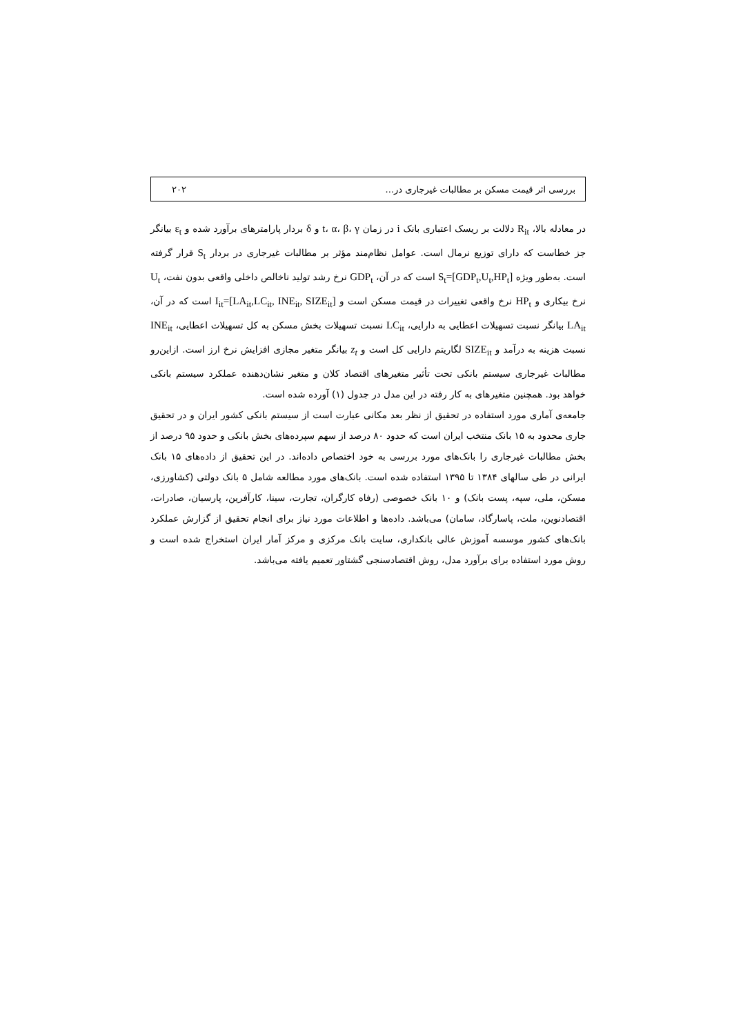بررسی اثر قیمت مسکن بر مطالبات غیرجاری در... ۲۰۲
در معادله بالا، R<sub>it</sub> دلالت بر ریسک اعتباری بانک i در زمان t، α، β، γ و δ بردار پارامترهای برآورد شده و ε<sub>t</sub> بیانگر جز خطاست که دارای توزیع نرمال است. عوامل نظام‌مند مؤثر بر مطالبات غیرجاری در بردار S<sub>t</sub> قرار گرفته است. به‌طور ویژه S<sub>t</sub>=[GDP<sub>t</sub>,U<sub>t</sub>,HP<sub>t</sub>] است که در آن، GDP<sub>t</sub> نرخ رشد تولید ناخالص داخلی واقعی بدون نفت، U<sub>t</sub> نرخ بیکاری و HP<sub>t</sub> نرخ واقعی تغییرات در قیمت مسکن است و I<sub>it</sub>=[LA<sub>it</sub>,LC<sub>it</sub>, INE<sub>it</sub>, SIZE<sub>it</sub>] است که در آن، LA<sub>it</sub> بیانگر نسبت تسهیلات اعطایی به دارایی، LC<sub>it</sub> نسبت تسهیلات بخش مسکن به کل تسهیلات اعطایی، INE<sub>it</sub> نسبت هزینه به درآمد و SIZE<sub>it</sub> لگاریتم دارایی کل است و z<sub>t</sub> بیانگر متغیر مجازی افزایش نرخ ارز است. ازاین‌رو مطالبات غیرجاری سیستم بانکی تحت تأثیر متغیرهای اقتصاد کلان و متغیر نشان‌دهنده عملکرد سیستم بانکی خواهد بود. همچنین متغیرهای به کار رفته در این مدل در جدول (۱) آورده شده است.
جامعه‌ی آماری مورد استفاده در تحقیق از نظر بعد مکانی عبارت است از سیستم بانکی کشور ایران و در تحقیق جاری محدود به ۱۵ بانک منتخب ایران است که حدود ۸۰ درصد از سهم سپرده‌های بخش بانکی و حدود ۹۵ درصد از بخش مطالبات غیرجاری را بانک‌های مورد بررسی به خود اختصاص داده‌اند. در این تحقیق از داده‌های ۱۵ بانک ایرانی در طی سالهای ۱۳۸۴ تا ۱۳۹۵ استفاده شده است. بانک‌های مورد مطالعه شامل ۵ بانک دولتی (کشاورزی، مسکن، ملی، سپه، پست بانک) و ۱۰ بانک خصوصی (رفاه کارگران، تجارت، سینا، کارآفرین، پارسیان، صادرات، اقتصادنوین، ملت، پاسارگاد، سامان) می‌باشد. داده‌ها و اطلاعات مورد نیاز برای انجام تحقیق از گزارش عملکرد بانک‌های کشور موسسه آموزش عالی بانکداری، سایت بانک مرکزی و مرکز آمار ایران استخراج شده است و روش مورد استفاده برای برآورد مدل، روش اقتصادسنجی گشتاور تعمیم یافته می‌باشد.